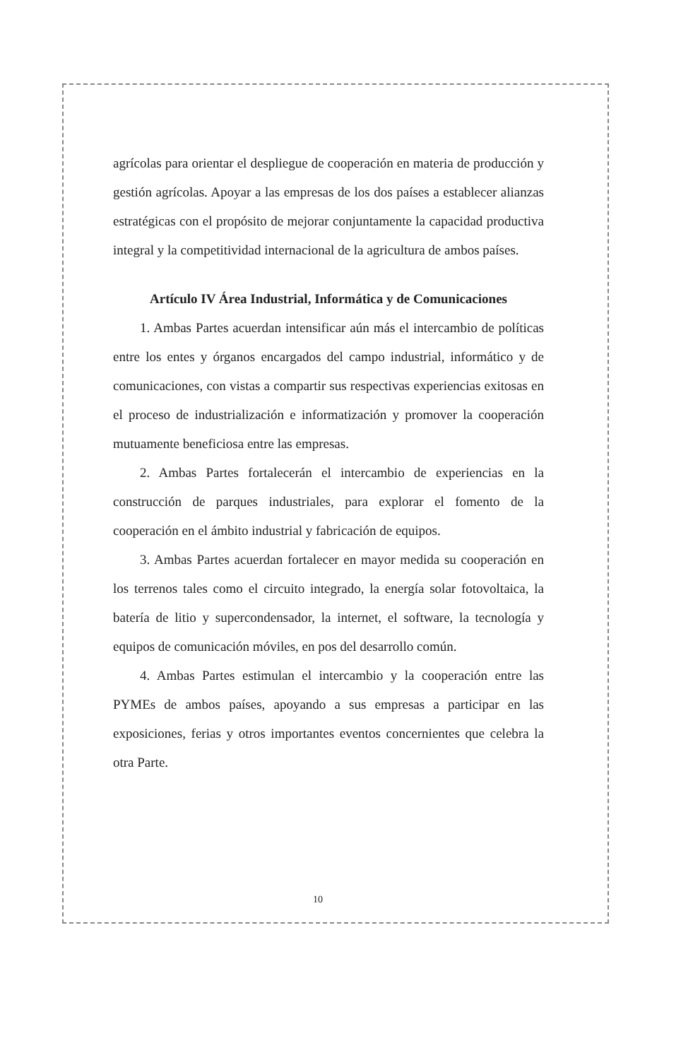agrícolas para orientar el despliegue de cooperación en materia de producción y gestión agrícolas. Apoyar a las empresas de los dos países a establecer alianzas estratégicas con el propósito de mejorar conjuntamente la capacidad productiva integral y la competitividad internacional de la agricultura de ambos países.
Artículo IV Área Industrial, Informática y de Comunicaciones
1. Ambas Partes acuerdan intensificar aún más el intercambio de políticas entre los entes y órganos encargados del campo industrial, informático y de comunicaciones, con vistas a compartir sus respectivas experiencias exitosas en el proceso de industrialización e informatización y promover la cooperación mutuamente beneficiosa entre las empresas.
2. Ambas Partes fortalecerán el intercambio de experiencias en la construcción de parques industriales, para explorar el fomento de la cooperación en el ámbito industrial y fabricación de equipos.
3. Ambas Partes acuerdan fortalecer en mayor medida su cooperación en los terrenos tales como el circuito integrado, la energía solar fotovoltaica, la batería de litio y supercondensador, la internet, el software, la tecnología y equipos de comunicación móviles, en pos del desarrollo común.
4. Ambas Partes estimulan el intercambio y la cooperación entre las PYMEs de ambos países, apoyando a sus empresas a participar en las exposiciones, ferias y otros importantes eventos concernientes que celebra la otra Parte.
10